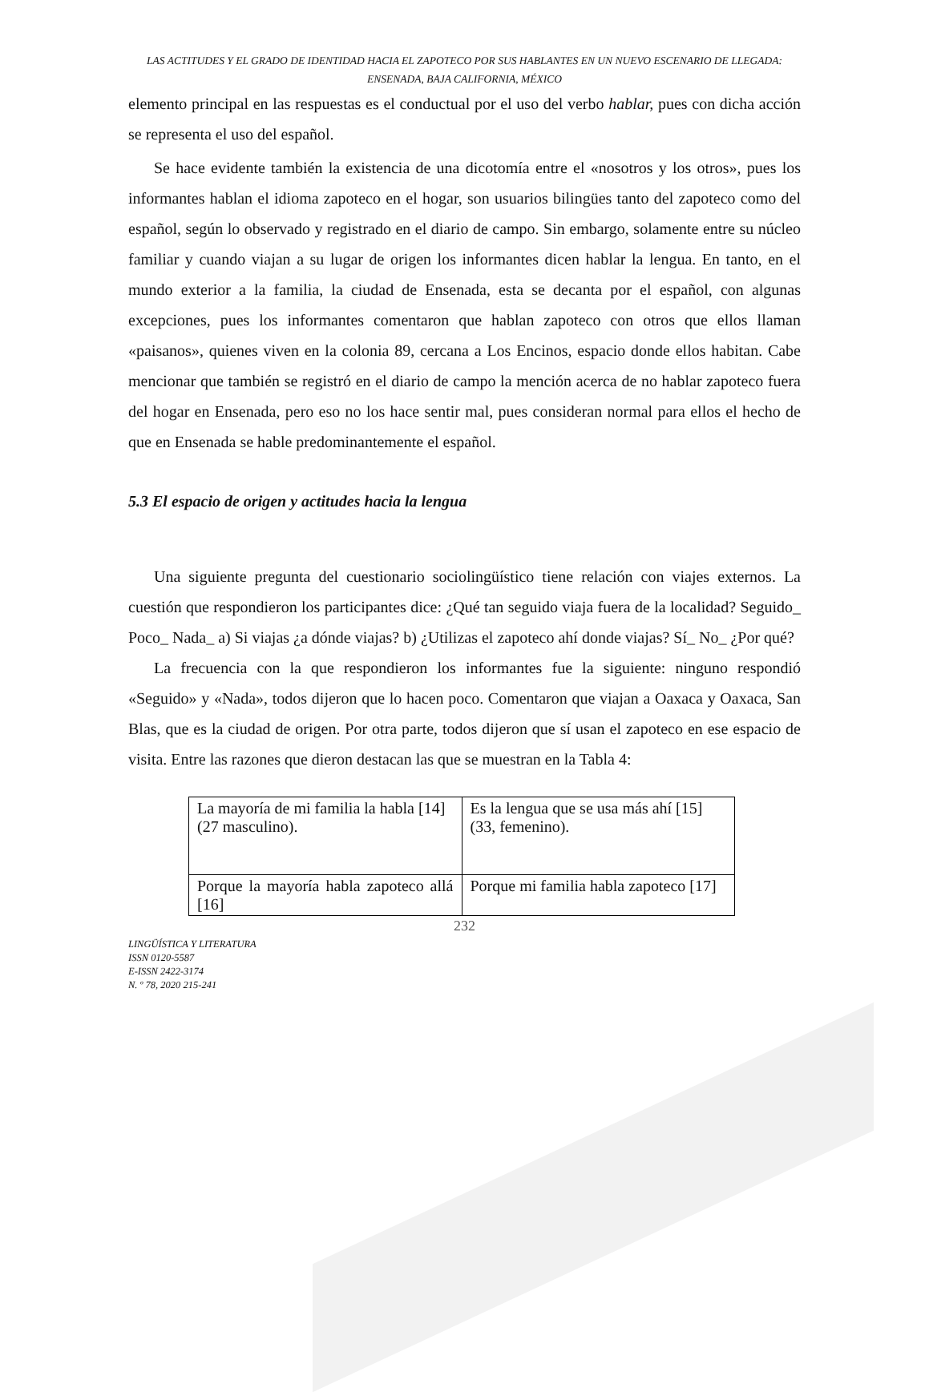LAS ACTITUDES Y EL GRADO DE IDENTIDAD HACIA EL ZAPOTECO POR SUS HABLANTES EN UN NUEVO ESCENARIO DE LLEGADA: ENSENADA, BAJA CALIFORNIA, MÉXICO
elemento principal en las respuestas es el conductual por el uso del verbo hablar, pues con dicha acción se representa el uso del español.
Se hace evidente también la existencia de una dicotomía entre el «nosotros y los otros», pues los informantes hablan el idioma zapoteco en el hogar, son usuarios bilingües tanto del zapoteco como del español, según lo observado y registrado en el diario de campo. Sin embargo, solamente entre su núcleo familiar y cuando viajan a su lugar de origen los informantes dicen hablar la lengua. En tanto, en el mundo exterior a la familia, la ciudad de Ensenada, esta se decanta por el español, con algunas excepciones, pues los informantes comentaron que hablan zapoteco con otros que ellos llaman «paisanos», quienes viven en la colonia 89, cercana a Los Encinos, espacio donde ellos habitan. Cabe mencionar que también se registró en el diario de campo la mención acerca de no hablar zapoteco fuera del hogar en Ensenada, pero eso no los hace sentir mal, pues consideran normal para ellos el hecho de que en Ensenada se hable predominantemente el español.
5.3 El espacio de origen y actitudes hacia la lengua
Una siguiente pregunta del cuestionario sociolingüístico tiene relación con viajes externos. La cuestión que respondieron los participantes dice: ¿Qué tan seguido viaja fuera de la localidad? Seguido_ Poco_ Nada_ a) Si viajas ¿a dónde viajas? b) ¿Utilizas el zapoteco ahí donde viajas? Sí_ No_ ¿Por qué?
La frecuencia con la que respondieron los informantes fue la siguiente: ninguno respondió «Seguido» y «Nada», todos dijeron que lo hacen poco. Comentaron que viajan a Oaxaca y Oaxaca, San Blas, que es la ciudad de origen. Por otra parte, todos dijeron que sí usan el zapoteco en ese espacio de visita. Entre las razones que dieron destacan las que se muestran en la Tabla 4:
| La mayoría de mi familia la habla [14] (27 masculino). | Es la lengua que se usa más ahí [15] (33, femenino). |
| Porque la mayoría habla zapoteco allá [16] | Porque mi familia habla zapoteco [17] |
232
LINGÜÍSTICA Y LITERATURA
ISSN 0120-5587
E-ISSN 2422-3174
N. º 78, 2020 215-241